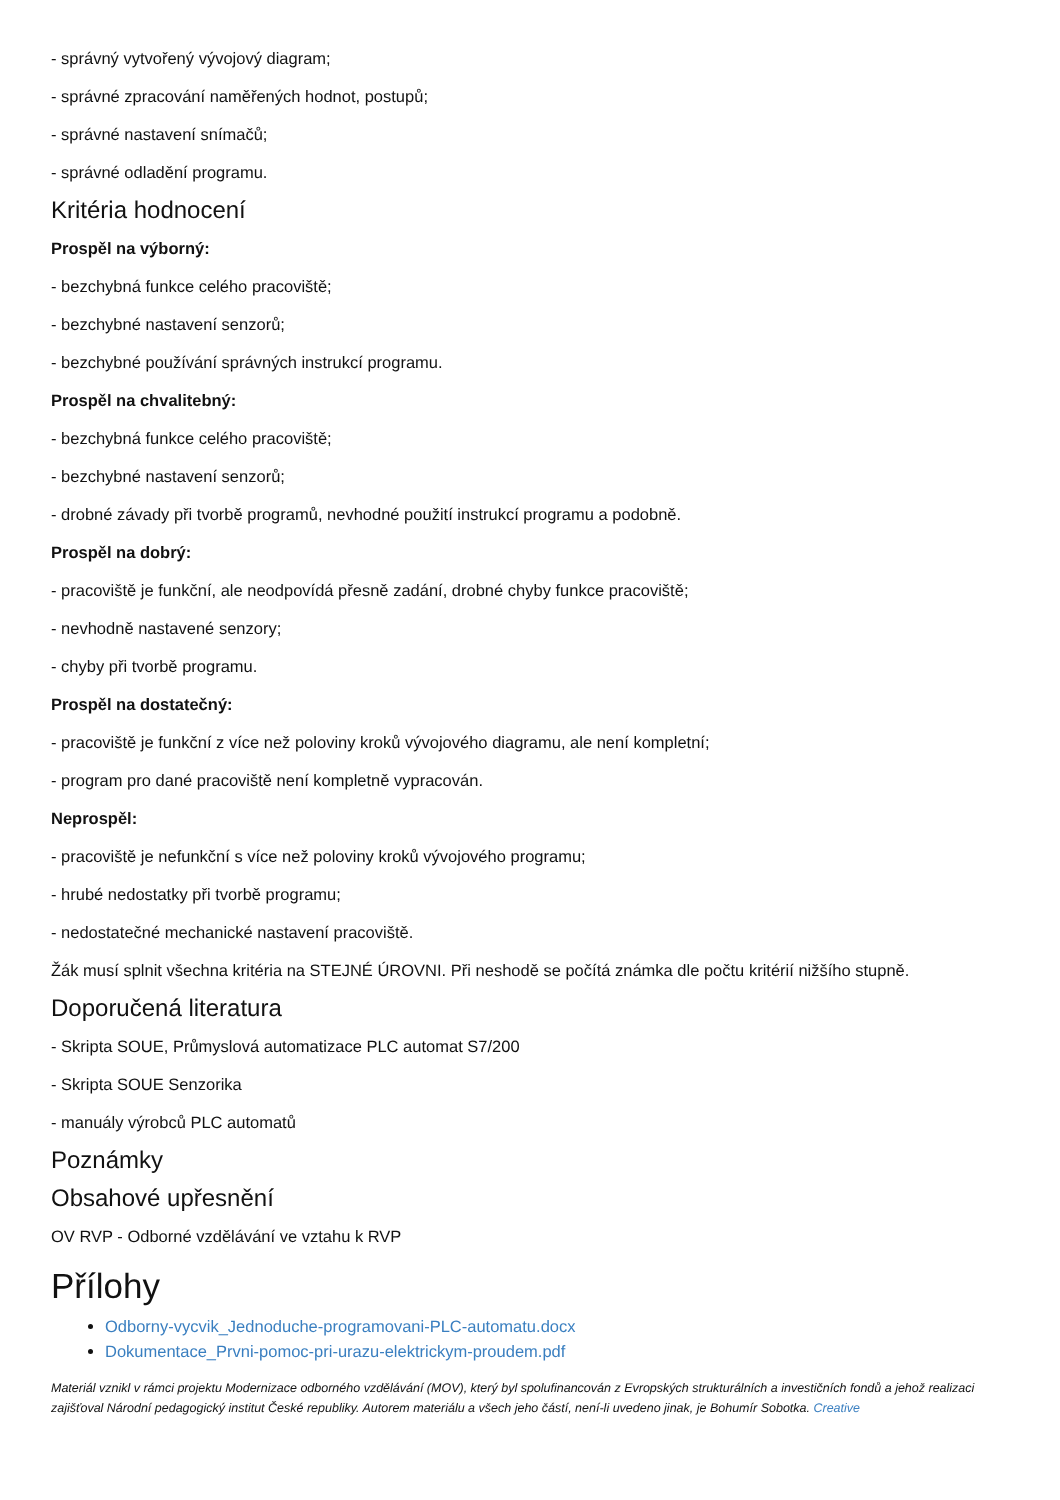- správný vytvořený vývojový diagram;
- správné zpracování naměřených hodnot, postupů;
- správné nastavení snímačů;
- správné odladění programu.
Kritéria hodnocení
Prospěl na výborný:
- bezchybná funkce celého pracoviště;
- bezchybné nastavení senzorů;
- bezchybné používání správných instrukcí programu.
Prospěl na chvalitebný:
- bezchybná funkce celého pracoviště;
- bezchybné nastavení senzorů;
- drobné závady při tvorbě programů, nevhodné použití instrukcí programu a podobně.
Prospěl na dobrý:
- pracoviště je funkční, ale neodpovídá přesně zadání, drobné chyby funkce pracoviště;
- nevhodně nastavené senzory;
- chyby při tvorbě programu.
Prospěl na dostatečný:
- pracoviště je funkční z více než poloviny kroků vývojového diagramu, ale není kompletní;
- program pro dané pracoviště není kompletně vypracován.
Neprospěl:
- pracoviště je nefunkční s více než poloviny kroků vývojového programu;
- hrubé nedostatky při tvorbě programu;
- nedostatečné mechanické nastavení pracoviště.
Žák musí splnit všechna kritéria na STEJNÉ ÚROVNI. Při neshodě se počítá známka dle počtu kritérií nižšího stupně.
Doporučená literatura
- Skripta SOUE, Průmyslová automatizace PLC automat S7/200
- Skripta SOUE Senzorika
- manuály výrobců PLC automatů
Poznámky
Obsahové upřesnění
OV RVP - Odborné vzdělávání ve vztahu k RVP
Přílohy
Odborny-vycvik_Jednoduche-programovani-PLC-automatu.docx
Dokumentace_Prvni-pomoc-pri-urazu-elektrickym-proudem.pdf
Materiál vznikl v rámci projektu Modernizace odborného vzdělávání (MOV), který byl spolufinancován z Evropských strukturálních a investičních fondů a jehož realizaci zajišťoval Národní pedagogický institut České republiky. Autorem materiálu a všech jeho částí, není-li uvedeno jinak, je Bohumír Sobotka. Creative